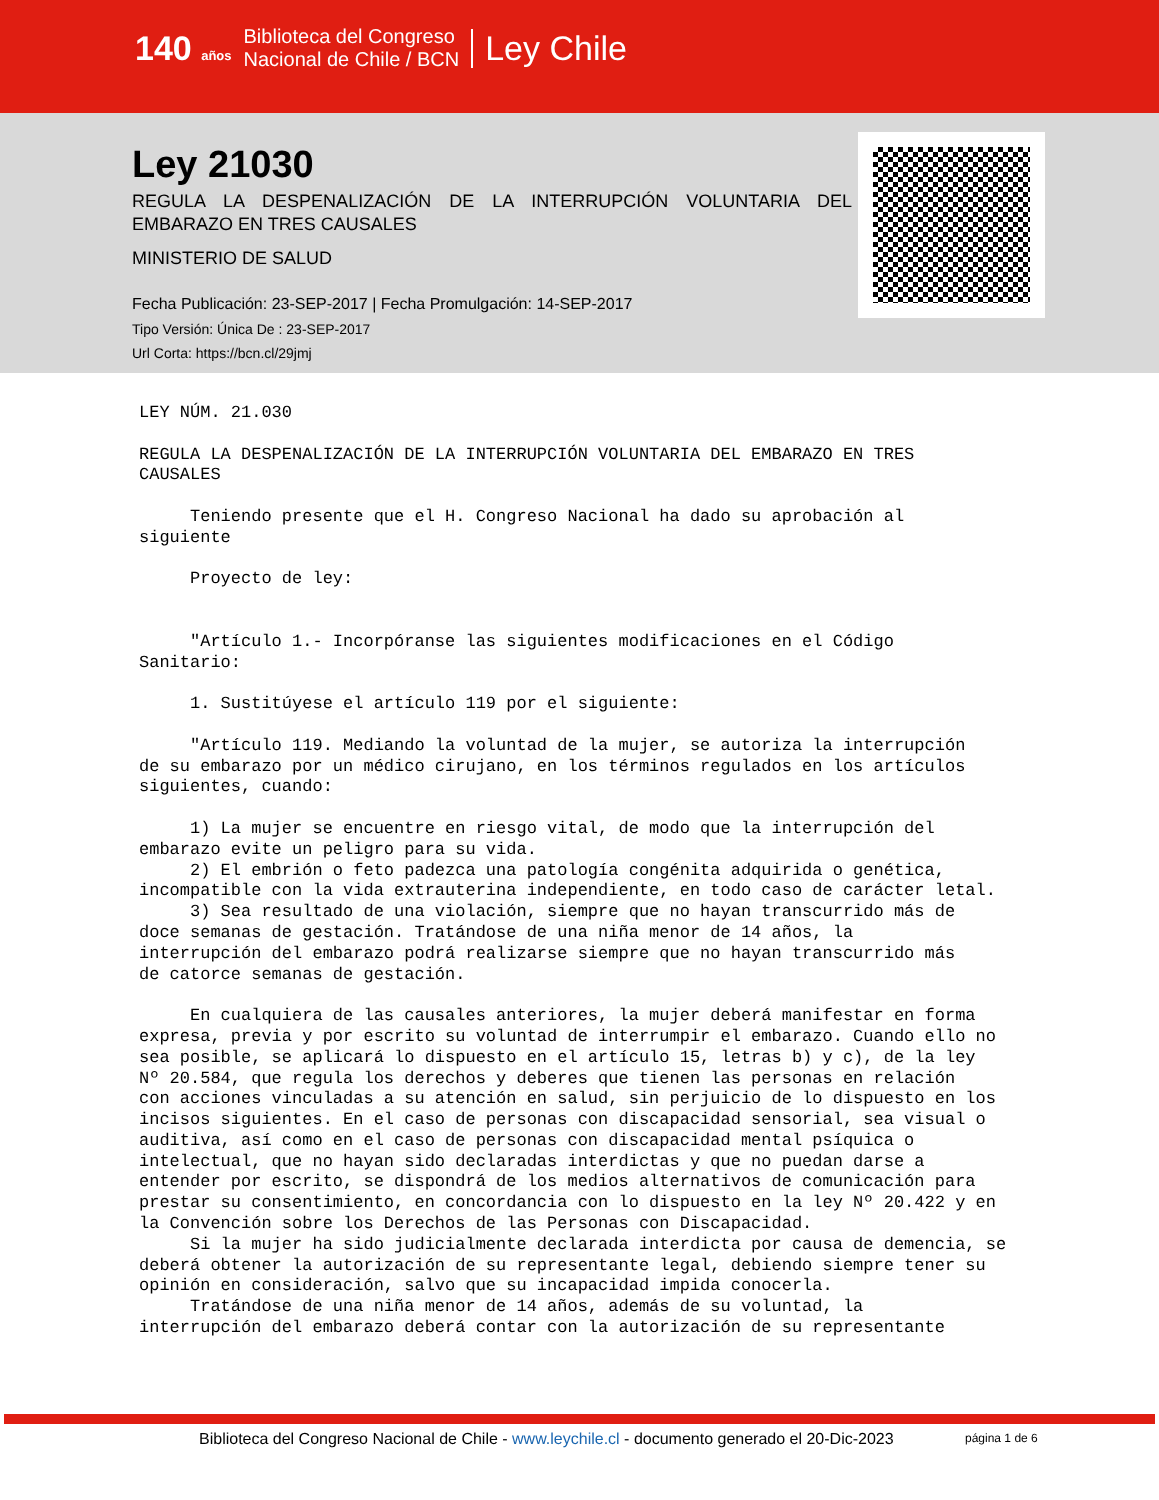140 años Biblioteca del Congreso
Nacional de Chile / BCN Ley Chile
Ley 21030
REGULA LA DESPENALIZACIÓN DE LA INTERRUPCIÓN VOLUNTARIA DEL EMBARAZO EN TRES CAUSALES
MINISTERIO DE SALUD
Fecha Publicación: 23-SEP-2017 | Fecha Promulgación: 14-SEP-2017
Tipo Versión: Única De : 23-SEP-2017
Url Corta: https://bcn.cl/29jmj
LEY NÚM. 21.030

REGULA LA DESPENALIZACIÓN DE LA INTERRUPCIÓN VOLUNTARIA DEL EMBARAZO EN TRES
CAUSALES

     Teniendo presente que el H. Congreso Nacional ha dado su aprobación al
siguiente

     Proyecto de ley:


     "Artículo 1.- Incorpóranse las siguientes modificaciones en el Código
Sanitario:

     1. Sustitúyese el artículo 119 por el siguiente:

     "Artículo 119. Mediando la voluntad de la mujer, se autoriza la interrupción
de su embarazo por un médico cirujano, en los términos regulados en los artículos
siguientes, cuando:

     1) La mujer se encuentre en riesgo vital, de modo que la interrupción del
embarazo evite un peligro para su vida.
     2) El embrión o feto padezca una patología congénita adquirida o genética,
incompatible con la vida extrauterina independiente, en todo caso de carácter letal.
     3) Sea resultado de una violación, siempre que no hayan transcurrido más de
doce semanas de gestación. Tratándose de una niña menor de 14 años, la
interrupción del embarazo podrá realizarse siempre que no hayan transcurrido más
de catorce semanas de gestación.

     En cualquiera de las causales anteriores, la mujer deberá manifestar en forma
expresa, previa y por escrito su voluntad de interrumpir el embarazo. Cuando ello no
sea posible, se aplicará lo dispuesto en el artículo 15, letras b) y c), de la ley
Nº 20.584, que regula los derechos y deberes que tienen las personas en relación
con acciones vinculadas a su atención en salud, sin perjuicio de lo dispuesto en los
incisos siguientes. En el caso de personas con discapacidad sensorial, sea visual o
auditiva, así como en el caso de personas con discapacidad mental psíquica o
intelectual, que no hayan sido declaradas interdictas y que no puedan darse a
entender por escrito, se dispondrá de los medios alternativos de comunicación para
prestar su consentimiento, en concordancia con lo dispuesto en la ley Nº 20.422 y en
la Convención sobre los Derechos de las Personas con Discapacidad.
     Si la mujer ha sido judicialmente declarada interdicta por causa de demencia, se
deberá obtener la autorización de su representante legal, debiendo siempre tener su
opinión en consideración, salvo que su incapacidad impida conocerla.
     Tratándose de una niña menor de 14 años, además de su voluntad, la
interrupción del embarazo deberá contar con la autorización de su representante
Biblioteca del Congreso Nacional de Chile - www.leychile.cl - documento generado el 20-Dic-2023
página 1 de 6